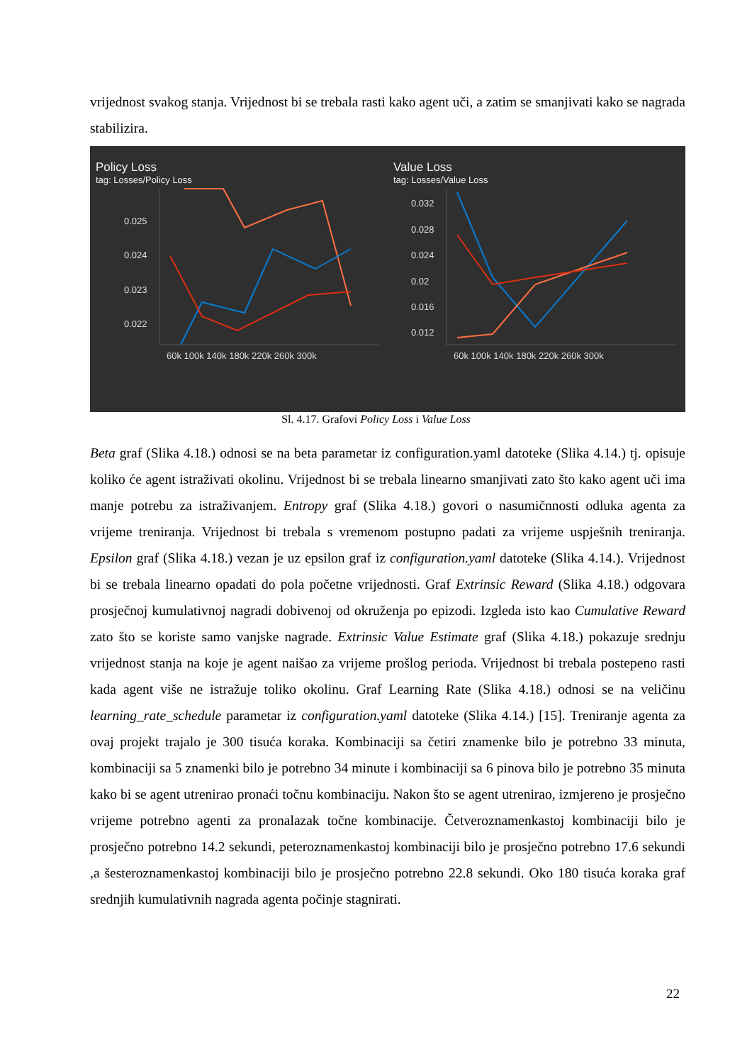vrijednost svakog stanja. Vrijednost bi se trebala rasti kako agent uči, a zatim se smanjivati kako se nagrada stabilizira.
Policy Loss
tag: Losses/Policy Loss
0.025
0.024
0.023
0.022
60k 100k 140k 180k 220k 260k 300k
Value Loss
tag: Losses/Value Loss
0.032
0.028
0.024
0.02
0.016
0.012
60k 100k 140k 180k 220k 260k 300k
Sl. 4.17. Grafovi Policy Loss i Value Loss
Beta graf (Slika 4.18.) odnosi se na beta parametar iz configuration.yaml datoteke (Slika 4.14.) tj. opisuje koliko će agent istraživati okolinu. Vrijednost bi se trebala linearno smanjivati zato što kako agent uči ima manje potrebu za istraživanjem. Entropy graf (Slika 4.18.) govori o nasumičnnosti odluka agenta za vrijeme treniranja. Vrijednost bi trebala s vremenom postupno padati za vrijeme uspješnih treniranja. Epsilon graf (Slika 4.18.) vezan je uz epsilon graf iz configuration.yaml datoteke (Slika 4.14.). Vrijednost bi se trebala linearno opadati do pola početne vrijednosti. Graf Extrinsic Reward (Slika 4.18.) odgovara prosječnoj kumulativnoj nagradi dobivenoj od okruženja po epizodi. Izgleda isto kao Cumulative Reward zato što se koriste samo vanjske nagrade. Extrinsic Value Estimate graf (Slika 4.18.) pokazuje srednju vrijednost stanja na koje je agent naišao za vrijeme prošlog perioda. Vrijednost bi trebala postepeno rasti kada agent više ne istražuje toliko okolinu. Graf Learning Rate (Slika 4.18.) odnosi se na veličinu learning_rate_schedule parametar iz configuration.yaml datoteke (Slika 4.14.) [15]. Treniranje agenta za ovaj projekt trajalo je 300 tisuća koraka. Kombinaciji sa četiri znamenke bilo je potrebno 33 minuta, kombinaciji sa 5 znamenki bilo je potrebno 34 minute i kombinaciji sa 6 pinova bilo je potrebno 35 minuta kako bi se agent utrenirao pronaći točnu kombinaciju. Nakon što se agent utrenirao, izmjereno je prosječno vrijeme potrebno agenti za pronalazak točne kombinacije. Četveroznamenkastoj kombinaciji bilo je prosječno potrebno 14.2 sekundi, peteroznamenkastoj kombinaciji bilo je prosječno potrebno 17.6 sekundi ,a šesteroznamenkastoj kombinaciji bilo je prosječno potrebno 22.8 sekundi. Oko 180 tisuća koraka graf srednjih kumulativnih nagrada agenta počinje stagnirati.
22